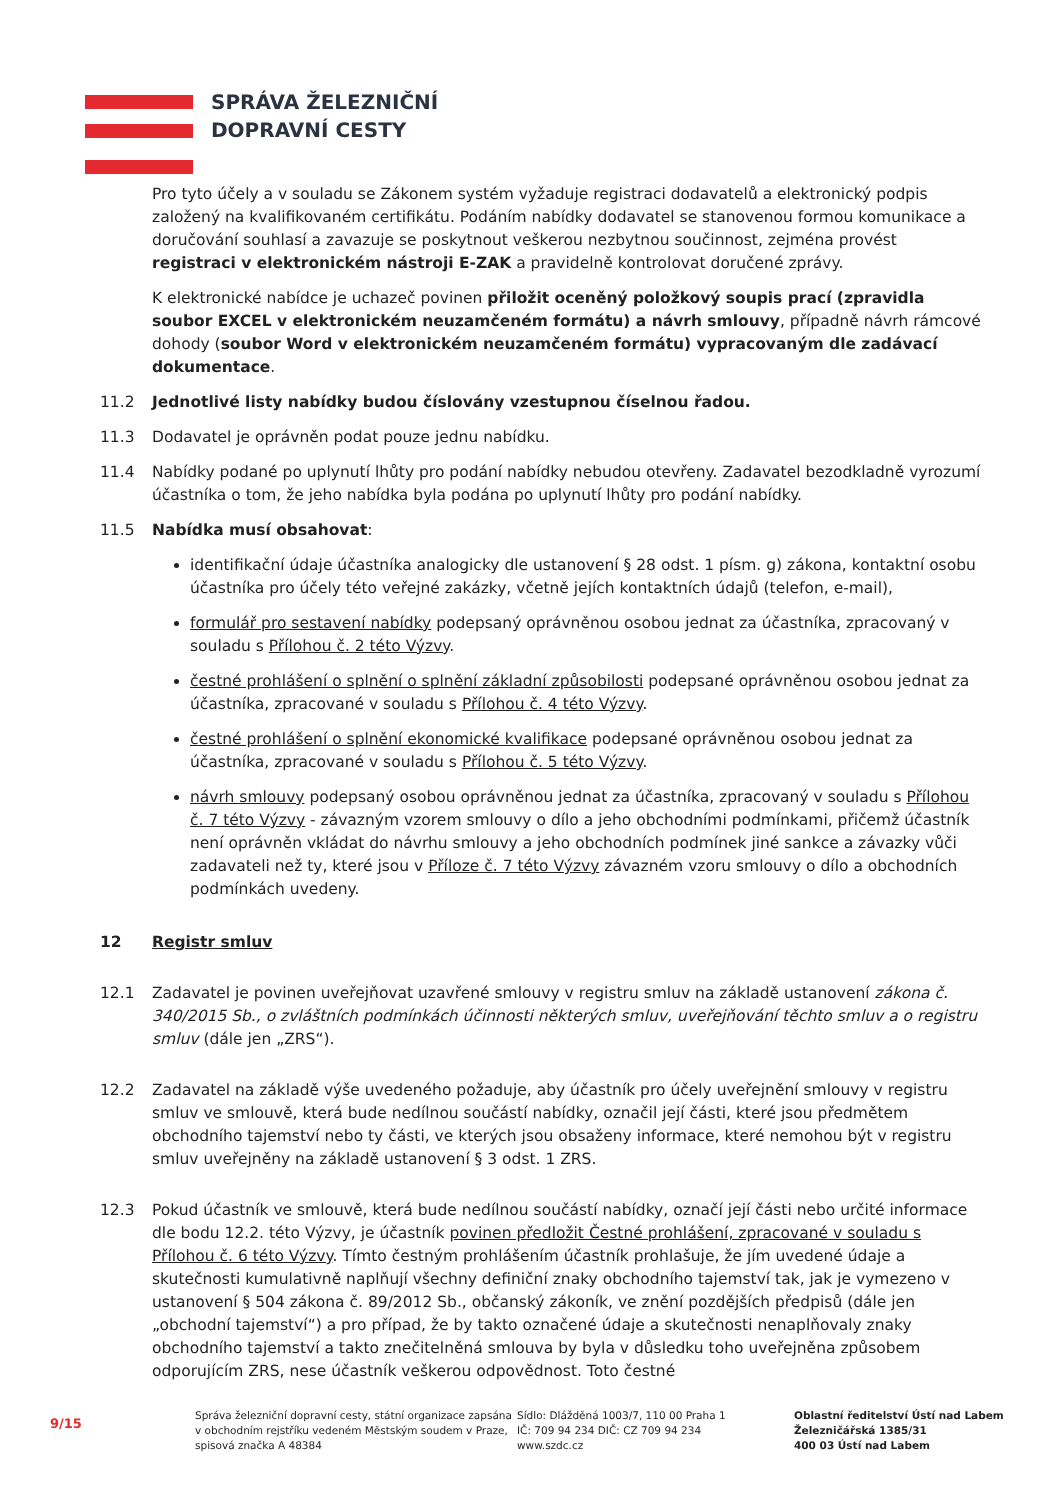SPRÁVA ŽELEZNIČNÍ
DOPRAVNÍ CESTY
Pro tyto účely a v souladu se Zákonem systém vyžaduje registraci dodavatelů a elektronický podpis založený na kvalifikovaném certifikátu. Podáním nabídky dodavatel se stanovenou formou komunikace a doručování souhlasí a zavazuje se poskytnout veškerou nezbytnou součinnost, zejména provést registraci v elektronickém nástroji E-ZAK a pravidelně kontrolovat doručené zprávy.
K elektronické nabídce je uchazeč povinen přiložit oceněný položkový soupis prací (zpravidla soubor EXCEL v elektronickém neuzamčeném formátu) a návrh smlouvy, případně návrh rámcové dohody (soubor Word v elektronickém neuzamčeném formátu) vypracovaným dle zadávací dokumentace.
11.2 Jednotlivé listy nabídky budou číslovány vzestupnou číselnou řadou.
11.3 Dodavatel je oprávněn podat pouze jednu nabídku.
11.4 Nabídky podané po uplynutí lhůty pro podání nabídky nebudou otevřeny. Zadavatel bezodkladně vyrozumí účastníka o tom, že jeho nabídka byla podána po uplynutí lhůty pro podání nabídky.
11.5 Nabídka musí obsahovat:
identifikační údaje účastníka analogicky dle ustanovení § 28 odst. 1 písm. g) zákona, kontaktní osobu účastníka pro účely této veřejné zakázky, včetně jejích kontaktních údajů (telefon, e-mail),
formulář pro sestavení nabídky podepsaný oprávněnou osobou jednat za účastníka, zpracovaný v souladu s Přílohou č. 2 této Výzvy.
čestné prohlášení o splnění o splnění základní způsobilosti podepsané oprávněnou osobou jednat za účastníka, zpracované v souladu s Přílohou č. 4 této Výzvy.
čestné prohlášení o splnění ekonomické kvalifikace podepsané oprávněnou osobou jednat za účastníka, zpracované v souladu s Přílohou č. 5 této Výzvy.
návrh smlouvy podepsaný osobou oprávněnou jednat za účastníka, zpracovaný v souladu s Přílohou č. 7 této Výzvy - závazným vzorem smlouvy o dílo a jeho obchodními podmínkami, přičemž účastník není oprávněn vkládat do návrhu smlouvy a jeho obchodních podmínek jiné sankce a závazky vůči zadavateli než ty, které jsou v Příloze č. 7 této Výzvy závazném vzoru smlouvy o dílo a obchodních podmínkách uvedeny.
12 Registr smluv
12.1 Zadavatel je povinen uveřejňovat uzavřené smlouvy v registru smluv na základě ustanovení zákona č. 340/2015 Sb., o zvláštních podmínkách účinnosti některých smluv, uveřejňování těchto smluv a o registru smluv (dále jen „ZRS“).
12.2 Zadavatel na základě výše uvedeného požaduje, aby účastník pro účely uveřejnění smlouvy v registru smluv ve smlouvě, která bude nedílnou součástí nabídky, označil její části, které jsou předmětem obchodního tajemství nebo ty části, ve kterých jsou obsaženy informace, které nemohou být v registru smluv uveřejněny na základě ustanovení § 3 odst. 1 ZRS.
12.3 Pokud účastník ve smlouvě, která bude nedílnou součástí nabídky, označí její části nebo určité informace dle bodu 12.2. této Výzvy, je účastník povinen předložit Čestné prohlášení, zpracované v souladu s Přílohou č. 6 této Výzvy. Tímto čestným prohlášením účastník prohlašuje, že jím uvedené údaje a skutečnosti kumulativně naplňují všechny definiční znaky obchodního tajemství tak, jak je vymezeno v ustanovení § 504 zákona č. 89/2012 Sb., občanský zákoník, ve znění pozdějších předpisů (dále jen „obchodní tajemství“) a pro případ, že by takto označené údaje a skutečnosti nenaplňovaly znaky obchodního tajemství a takto znečitelněná smlouva by byla v důsledku toho uveřejněna způsobem odporujícím ZRS, nese účastník veškerou odpovědnost. Toto čestné
9/15
Správa železniční dopravní cesty, státní organizace zapsána v obchodním rejstříku vedeném Městským soudem v Praze, spisová značka A 48384
Sídlo: Dlážděná 1003/7, 110 00 Praha 1
IČ: 709 94 234 DIČ: CZ 709 94 234
www.szdc.cz
Oblastní ředitelství Ústí nad Labem
Železničářská 1385/31
400 03 Ústí nad Labem